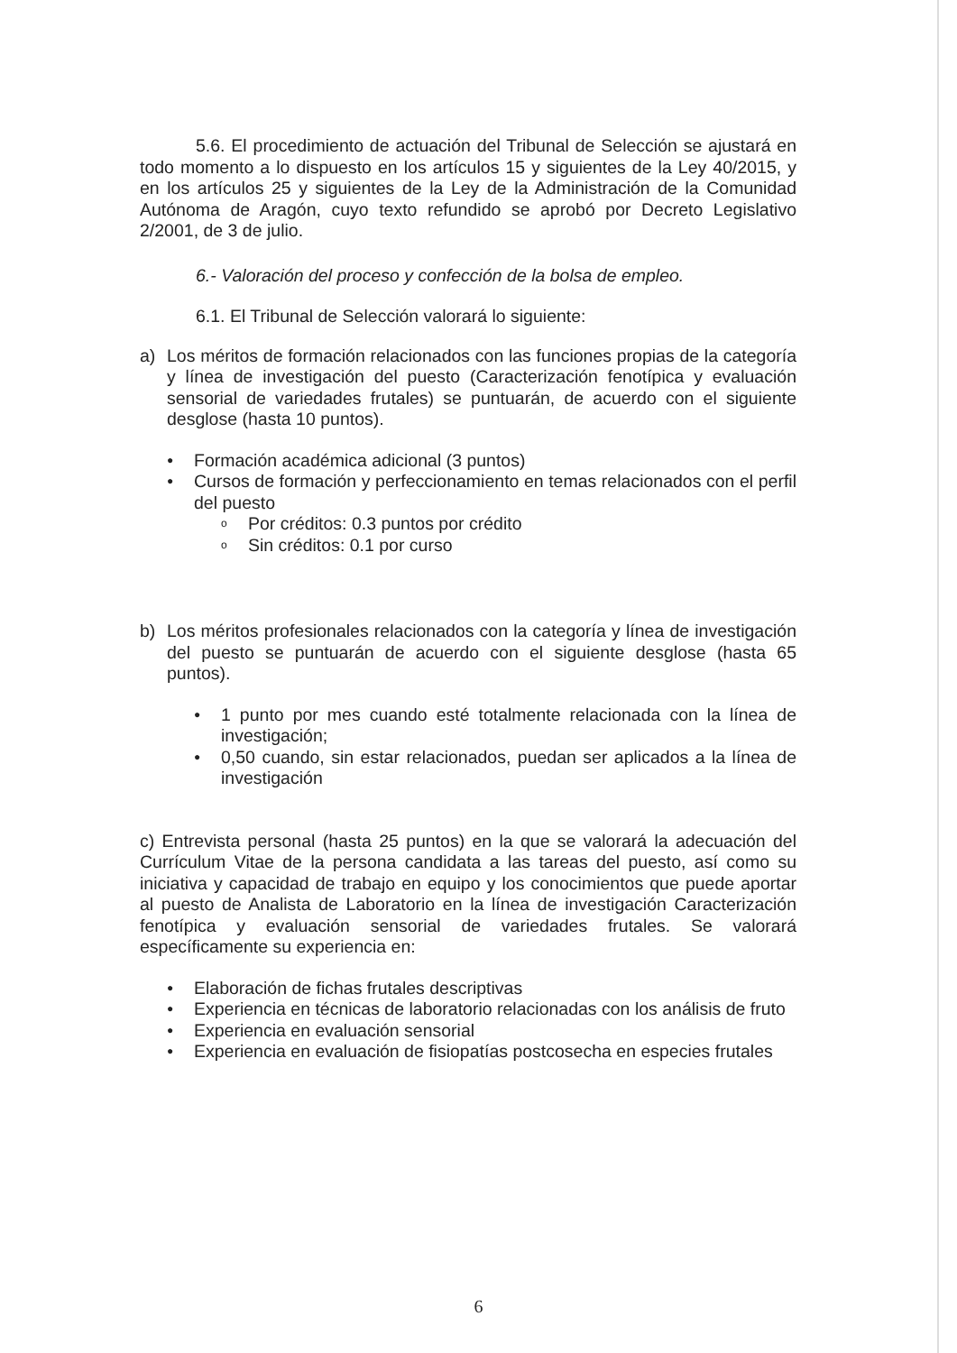5.6. El procedimiento de actuación del Tribunal de Selección se ajustará en todo momento a lo dispuesto en los artículos 15 y siguientes de la Ley 40/2015, y en los artículos 25 y siguientes de la Ley de la Administración de la Comunidad Autónoma de Aragón, cuyo texto refundido se aprobó por Decreto Legislativo 2/2001, de 3 de julio.
6.- Valoración del proceso y confección de la bolsa de empleo.
6.1. El Tribunal de Selección valorará lo siguiente:
a) Los méritos de formación relacionados con las funciones propias de la categoría y línea de investigación del puesto (Caracterización fenotípica y evaluación sensorial de variedades frutales) se puntuarán, de acuerdo con el siguiente desglose (hasta 10 puntos).
● Formación académica adicional (3 puntos)
● Cursos de formación y perfeccionamiento en temas relacionados con el perfil del puesto
o Por créditos: 0.3 puntos por crédito
o Sin créditos: 0.1 por curso
b) Los méritos profesionales relacionados con la categoría y línea de investigación del puesto se puntuarán de acuerdo con el siguiente desglose (hasta 65 puntos).
● 1 punto por mes cuando esté totalmente relacionada con la línea de investigación;
● 0,50 cuando, sin estar relacionados, puedan ser aplicados a la línea de investigación
c) Entrevista personal (hasta 25 puntos) en la que se valorará la adecuación del Currículum Vitae de la persona candidata a las tareas del puesto, así como su iniciativa y capacidad de trabajo en equipo y los conocimientos que puede aportar al puesto de Analista de Laboratorio en la línea de investigación Caracterización fenotípica y evaluación sensorial de variedades frutales. Se valorará específicamente su experiencia en:
● Elaboración de fichas frutales descriptivas
● Experiencia en técnicas de laboratorio relacionadas con los análisis de fruto
● Experiencia en evaluación sensorial
● Experiencia en evaluación de fisiopatías postcosecha en especies frutales
6